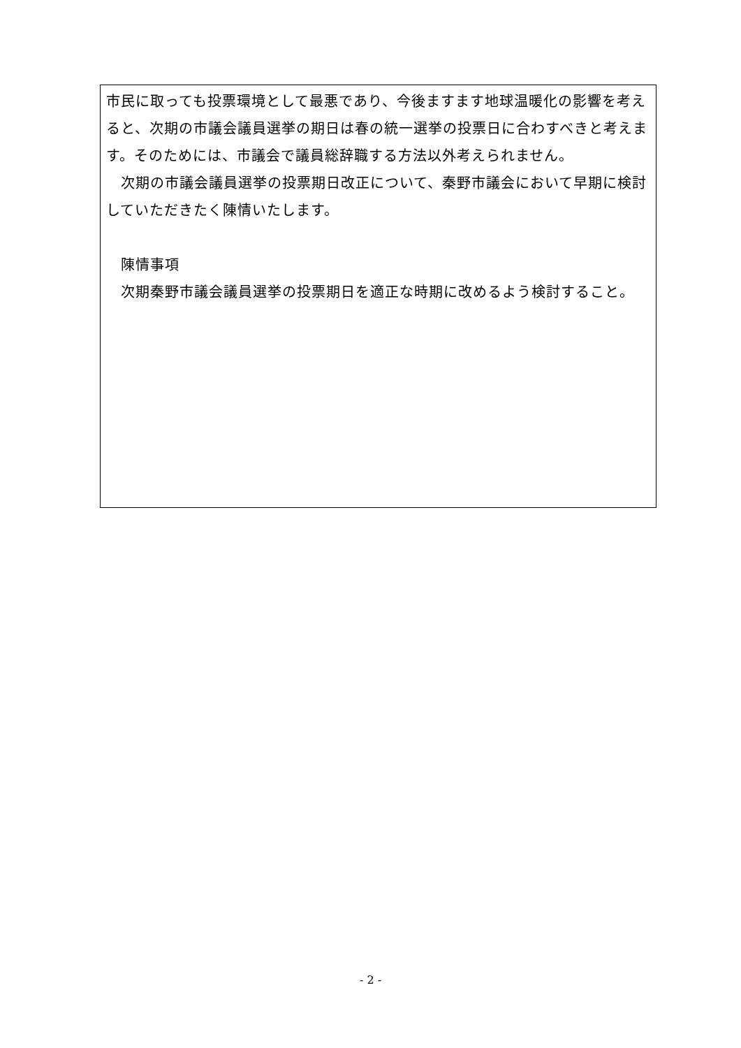市民に取っても投票環境として最悪であり、今後ますます地球温暖化の影響を考えると、次期の市議会議員選挙の期日は春の統一選挙の投票日に合わすべきと考えます。そのためには、市議会で議員総辞職する方法以外考えられません。
　次期の市議会議員選挙の投票期日改正について、秦野市議会において早期に検討していただきたく陳情いたします。
　陳情事項
　次期秦野市議会議員選挙の投票期日を適正な時期に改めるよう検討すること。
- 2 -